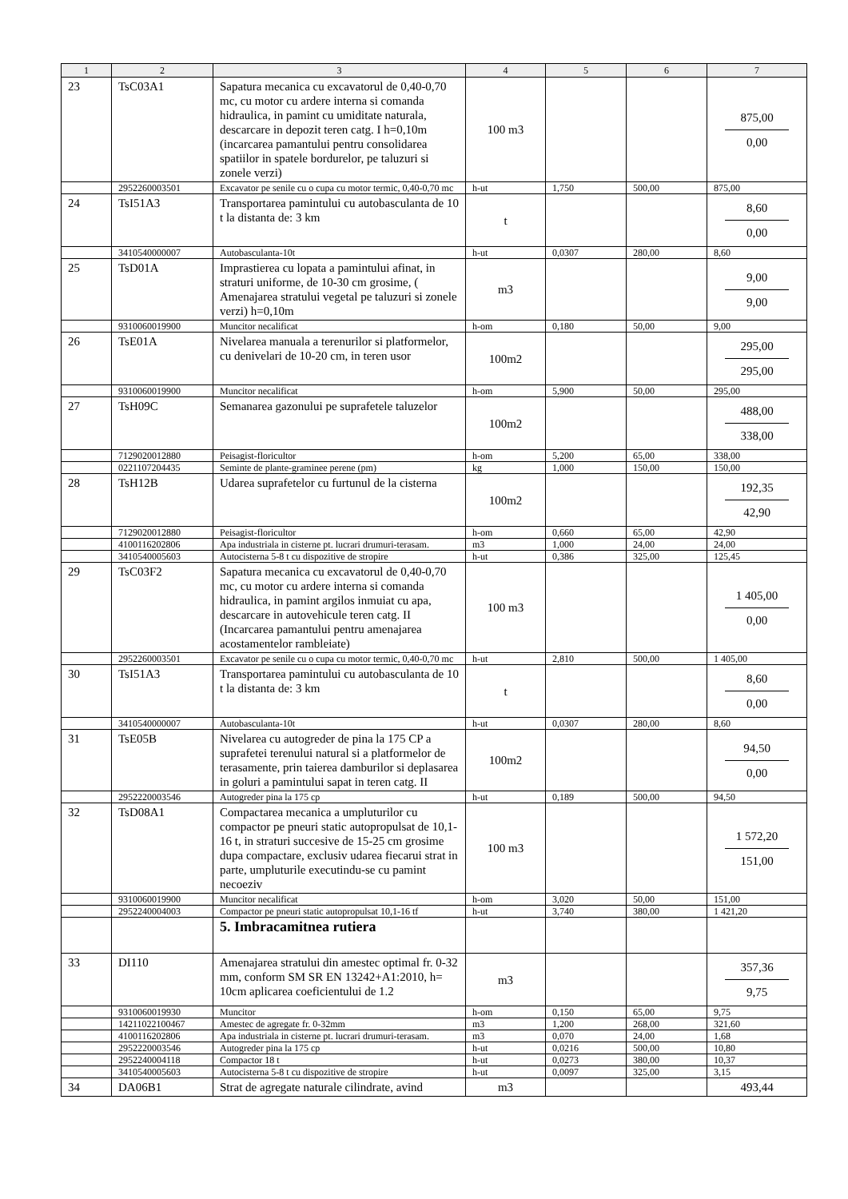| 1 | 2 | 3 | 4 | 5 | 6 | 7 |
| --- | --- | --- | --- | --- | --- | --- |
| 23 | TsC03A1 | Sapatura mecanica cu excavatorul de 0,40-0,70 mc, cu motor cu ardere interna si comanda hidraulica, in pamint cu umiditate naturala, descarcare in depozit teren catg. I h=0,10m (incarcarea pamantului pentru consolidarea spatiilor in spatele bordurelor, pe taluzuri si zonele verzi) | 100 m3 | | | 875,00 0,00 |
| | 2952260003501 | Excavator pe senile cu o cupa cu motor termic, 0,40-0,70 mc | h-ut | 1,750 | 500,00 | 875,00 |
| 24 | TsI51A3 | Transportarea pamintului cu autobasculanta de 10 t la distanta de: 3 km | t | | | 8,60 0,00 |
| | 3410540000007 | Autobasculanta-10t | h-ut | 0,0307 | 280,00 | 8,60 |
| 25 | TsD01A | Imprastierea cu lopata a pamintului afinat, in straturi uniforme, de 10-30 cm grosime, ( Amenajarea stratului vegetal pe taluzuri si zonele verzi) h=0,10m | m3 | | | 9,00 9,00 |
| | 9310060019900 | Muncitor necalificat | h-om | 0,180 | 50,00 | 9,00 |
| 26 | TsE01A | Nivelarea manuala a terenurilor si platformelor, cu denivelari de 10-20 cm, in teren usor | 100m2 | | | 295,00 295,00 |
| | 9310060019900 | Muncitor necalificat | h-om | 5,900 | 50,00 | 295,00 |
| 27 | TsH09C | Semanarea gazonului pe suprafetele taluzelor | 100m2 | | | 488,00 338,00 |
| | 7129020012880 | Peisagist-floricultor | h-om | 5,200 | 65,00 | 338,00 |
| | 0221107204435 | Seminte de plante-graminee perene (pm) | kg | 1,000 | 150,00 | 150,00 |
| 28 | TsH12B | Udarea suprafetelor cu furtunul de la cisterna | 100m2 | | | 192,35 42,90 |
| | 7129020012880 | Peisagist-floricultor | h-om | 0,660 | 65,00 | 42,90 |
| | 4100116202806 | Apa industriala in cisterne pt. lucrari drumuri-terasam. | m3 | 1,000 | 24,00 | 24,00 |
| | 3410540005603 | Autocisterna 5-8 t cu dispozitive de stropire | h-ut | 0,386 | 325,00 | 125,45 |
| 29 | TsC03F2 | Sapatura mecanica cu excavatorul de 0,40-0,70 mc, cu motor cu ardere interna si comanda hidraulica, in pamint argilos inmuiat cu apa, descarcare in autovehicule teren catg. II (Incarcarea pamantului pentru amenajarea acostamentelor rambleiate) | 100 m3 | | | 1 405,00 0,00 |
| | 2952260003501 | Excavator pe senile cu o cupa cu motor termic, 0,40-0,70 mc | h-ut | 2,810 | 500,00 | 1 405,00 |
| 30 | TsI51A3 | Transportarea pamintului cu autobasculanta de 10 t la distanta de: 3 km | t | | | 8,60 0,00 |
| | 3410540000007 | Autobasculanta-10t | h-ut | 0,0307 | 280,00 | 8,60 |
| 31 | TsE05B | Nivelarea cu autogreder de pina la 175 CP a suprafetei terenului natural si a platformelor de terasamente, prin taierea damburilor si deplasarea in goluri a pamintului sapat in teren catg. II | 100m2 | | | 94,50 0,00 |
| | 2952220003546 | Autogreder pina la 175 cp | h-ut | 0,189 | 500,00 | 94,50 |
| 32 | TsD08A1 | Compactarea mecanica a umpluturilor cu compactor pe pneuri static autopropulsat de 10,1-16 t, in straturi succesive de 15-25 cm grosime dupa compactare, exclusiv udarea fiecarui strat in parte, umpluturile executindu-se cu pamint necoeziv | 100 m3 | | | 1 572,20 151,00 |
| | 9310060019900 | Muncitor necalificat | h-om | 3,020 | 50,00 | 151,00 |
| | 2952240004003 | Compactor pe pneuri static autopropulsat 10,1-16 tf | h-ut | 3,740 | 380,00 | 1 421,20 |
| | | 5. Imbracamitnea rutiera | | | | |
| 33 | DI110 | Amenajarea stratului din amestec optimal fr. 0-32 mm, conform SM SR EN 13242+A1:2010, h= 10cm aplicarea coeficientului de 1.2 | m3 | | | 357,36 9,75 |
| | 9310060019930 | Muncitor | h-om | 0,150 | 65,00 | 9,75 |
| | 14211022100467 | Amestec de agregate fr. 0-32mm | m3 | 1,200 | 268,00 | 321,60 |
| | 4100116202806 | Apa industriala in cisterne pt. lucrari drumuri-terasam. | m3 | 0,070 | 24,00 | 1,68 |
| | 2952220003546 | Autogreder pina la 175 cp | h-ut | 0,0216 | 500,00 | 10,80 |
| | 2952240004118 | Compactor 18 t | h-ut | 0,0273 | 380,00 | 10,37 |
| | 3410540005603 | Autocisterna 5-8 t cu dispozitive de stropire | h-ut | 0,0097 | 325,00 | 3,15 |
| 34 | DA06B1 | Strat de agregate naturale cilindrate, avind | m3 | | | 493,44 |